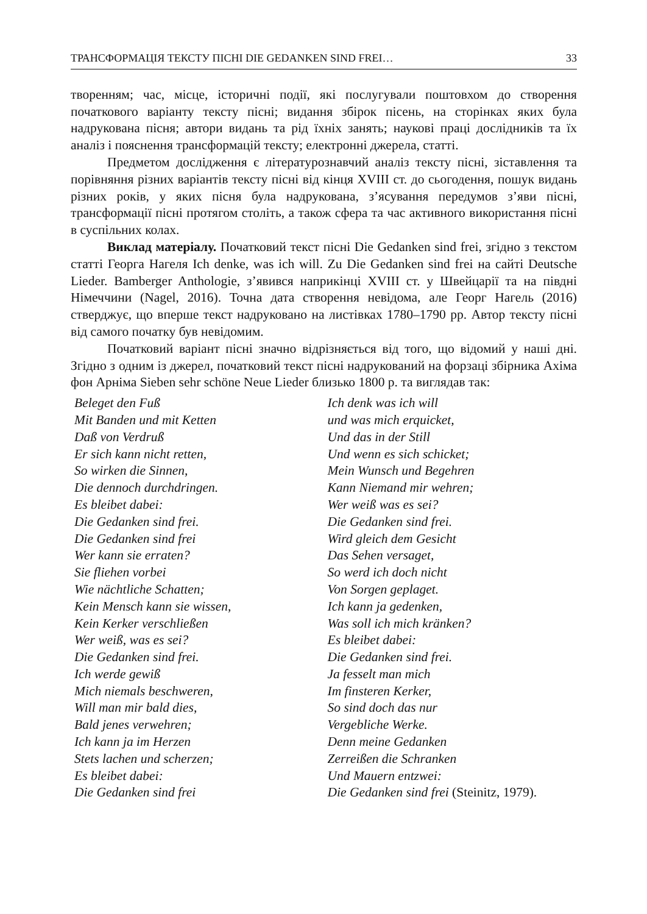ТРАНСФОРМАЦІЯ ТЕКСТУ ПІСНІ DIE GEDANKEN SIND FREI… 33
творенням; час, місце, історичні події, які послугували поштовхом до створення початкового варіанту тексту пісні; видання збірок пісень, на сторінках яких була надрукована пісня; автори видань та рід їхніх занять; наукові праці дослідників та їх аналіз і пояснення трансформацій тексту; електронні джерела, статті.
Предметом дослідження є літературознавчий аналіз тексту пісні, зіставлення та порівняння різних варіантів тексту пісні від кінця XVIII ст. до сьогодення, пошук видань різних років, у яких пісня була надрукована, з’ясування передумов з’яви пісні, трансформації пісні протягом століть, а також сфера та час активного використання пісні в суспільних колах.
Виклад матеріалу. Початковий текст пісні Die Gedanken sind frei, згідно з текстом статті Георга Нагеля Ich denke, was ich will. Zu Die Gedanken sind frei на сайті Deutsche Lieder. Bamberger Anthologie, з’явився наприкінці XVIII ст. у Швейцарії та на півдні Німеччини (Nagel, 2016). Точна дата створення невідома, але Георг Нагель (2016) стверджує, що вперше текст надруковано на листівках 1780–1790 рр. Автор тексту пісні від самого початку був невідомим.
Початковий варіант пісні значно відрізняється від того, що відомий у наші дні. Згідно з одним із джерел, початковий текст пісні надрукований на форзаці збірника Ахіма фон Арніма Sieben sehr schöne Neue Lieder близько 1800 р. та виглядав так:
Beleget den Fuß
Mit Banden und mit Ketten
Daß von Verdruß
Er sich kann nicht retten,
So wirken die Sinnen,
Die dennoch durchdringen.
Es bleibet dabei:
Die Gedanken sind frei.
Die Gedanken sind frei
Wer kann sie erraten?
Sie fliehen vorbei
Wie nächtliche Schatten;
Kein Mensch kann sie wissen,
Kein Kerker verschließen
Wer weiß, was es sei?
Die Gedanken sind frei.
Ich werde gewiß
Mich niemals beschweren,
Will man mir bald dies,
Bald jenes verwehren;
Ich kann ja im Herzen
Stets lachen und scherzen;
Es bleibet dabei:
Die Gedanken sind frei
Ich denk was ich will
und was mich erquicket,
Und das in der Still
Und wenn es sich schicket;
Mein Wunsch und Begehren
Kann Niemand mir wehren;
Wer weiß was es sei?
Die Gedanken sind frei.
Wird gleich dem Gesicht
Das Sehen versaget,
So werd ich doch nicht
Von Sorgen geplaget.
Ich kann ja gedenken,
Was soll ich mich kränken?
Es bleibet dabei:
Die Gedanken sind frei.
Ja fesselt man mich
Im finsteren Kerker,
So sind doch das nur
Vergebliche Werke.
Denn meine Gedanken
Zerreißen die Schranken
Und Mauern entzwei:
Die Gedanken sind frei (Steinitz, 1979).